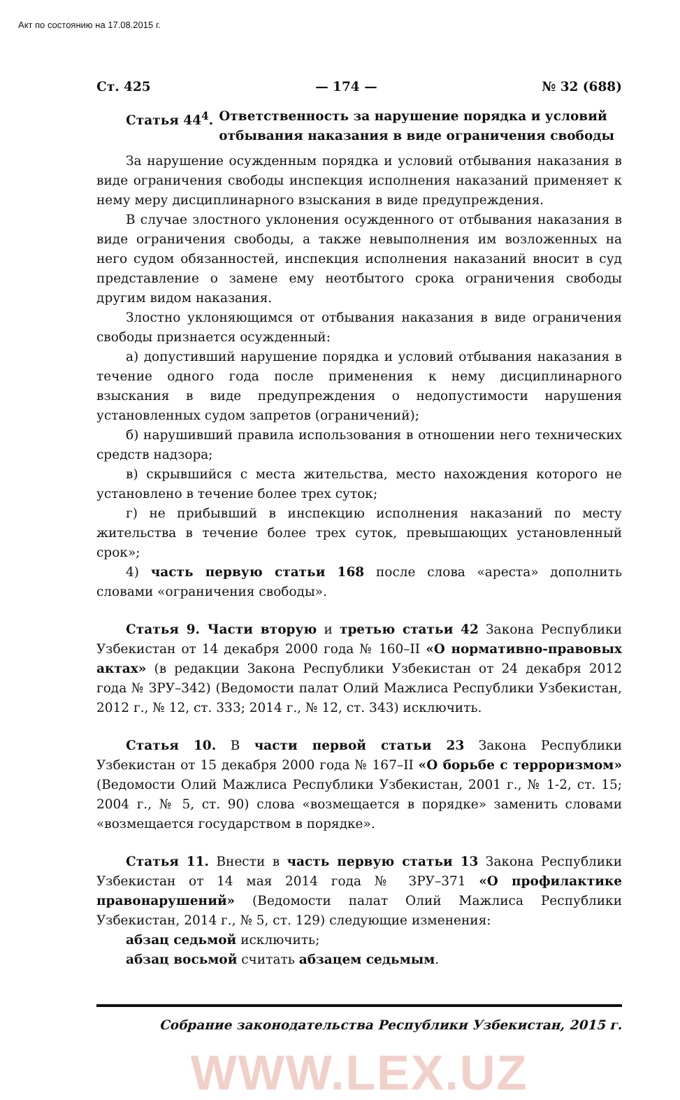Акт по состоянию на 17.08.2015 г.
Ст. 425 — 174 — № 32 (688)
Статья 44<sup>4</sup>. Ответственность за нарушение порядка и условий отбывания наказания в виде ограничения свободы
За нарушение осужденным порядка и условий отбывания наказания в виде ограничения свободы инспекция исполнения наказаний применяет к нему меру дисциплинарного взыскания в виде предупреждения.
В случае злостного уклонения осужденного от отбывания наказания в виде ограничения свободы, а также невыполнения им возложенных на него судом обязанностей, инспекция исполнения наказаний вносит в суд представление о замене ему неотбытого срока ограничения свободы другим видом наказания.
Злостно уклоняющимся от отбывания наказания в виде ограничения свободы признается осужденный:
а) допустивший нарушение порядка и условий отбывания наказания в течение одного года после применения к нему дисциплинарного взыскания в виде предупреждения о недопустимости нарушения установленных судом запретов (ограничений);
б) нарушивший правила использования в отношении него технических средств надзора;
в) скрывшийся с места жительства, место нахождения которого не установлено в течение более трех суток;
г) не прибывший в инспекцию исполнения наказаний по месту жительства в течение более трех суток, превышающих установленный срок»;
4) часть первую статьи 168 после слова «ареста» дополнить словами «ограничения свободы».
Статья 9. Части вторую и третью статьи 42 Закона Республики Узбекистан от 14 декабря 2000 года № 160–II «О нормативно-правовых актах» (в редакции Закона Республики Узбекистан от 24 декабря 2012 года № ЗРУ–342) (Ведомости палат Олий Мажлиса Республики Узбекистан, 2012 г., № 12, ст. 333; 2014 г., № 12, ст. 343) исключить.
Статья 10. В части первой статьи 23 Закона Республики Узбекистан от 15 декабря 2000 года № 167–II «О борьбе с терроризмом» (Ведомости Олий Мажлиса Республики Узбекистан, 2001 г., № 1-2, ст. 15; 2004 г., № 5, ст. 90) слова «возмещается в порядке» заменить словами «возмещается государством в порядке».
Статья 11. Внести в часть первую статьи 13 Закона Республики Узбекистан от 14 мая 2014 года № ЗРУ–371 «О профилактике правонарушений» (Ведомости палат Олий Мажлиса Республики Узбекистан, 2014 г., № 5, ст. 129) следующие изменения:
абзац седьмой исключить;
абзац восьмой считать абзацем седьмым.
Собрание законодательства Республики Узбекистан, 2015 г.
WWW.LEX.UZ